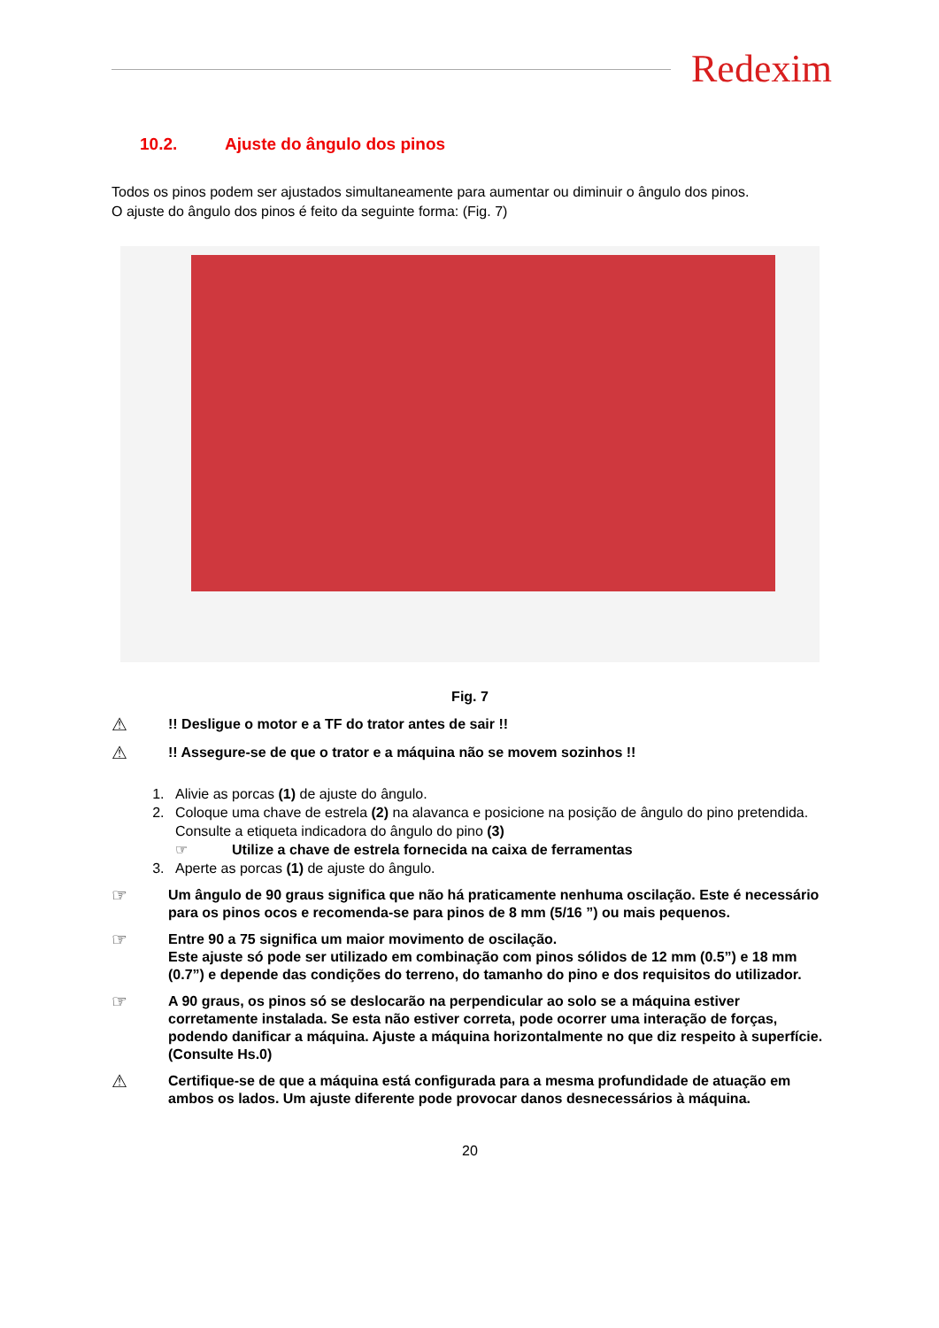Redexim
10.2. Ajuste do ângulo dos pinos
Todos os pinos podem ser ajustados simultaneamente para aumentar ou diminuir o ângulo dos pinos.
O ajuste do ângulo dos pinos é feito da seguinte forma: (Fig. 7)
Fig. 7
⚠
!! Desligue o motor e a TF do trator antes de sair !!
⚠
!! Assegure-se de que o trator e a máquina não se movem sozinhos !!
1. Alivie as porcas (1) de ajuste do ângulo.
2. Coloque uma chave de estrela (2) na alavanca e posicione na posição de ângulo do pino pretendida.
Consulte a etiqueta indicadora do ângulo do pino (3)
☞ Utilize a chave de estrela fornecida na caixa de ferramentas
3. Aperte as porcas (1) de ajuste do ângulo.
☞
Um ângulo de 90 graus significa que não há praticamente nenhuma oscilação. Este é necessário para os pinos ocos e recomenda-se para pinos de 8 mm (5/16 ”) ou mais pequenos.
☞
Entre 90 a 75 significa um maior movimento de oscilação.
Este ajuste só pode ser utilizado em combinação com pinos sólidos de 12 mm (0.5”) e 18 mm (0.7”) e depende das condições do terreno, do tamanho do pino e dos requisitos do utilizador.
☞
A 90 graus, os pinos só se deslocarão na perpendicular ao solo se a máquina estiver corretamente instalada. Se esta não estiver correta, pode ocorrer uma interação de forças, podendo danificar a máquina. Ajuste a máquina horizontalmente no que diz respeito à superfície. (Consulte Hs.0)
⚠
Certifique-se de que a máquina está configurada para a mesma profundidade de atuação em ambos os lados. Um ajuste diferente pode provocar danos desnecessários à máquina.
20